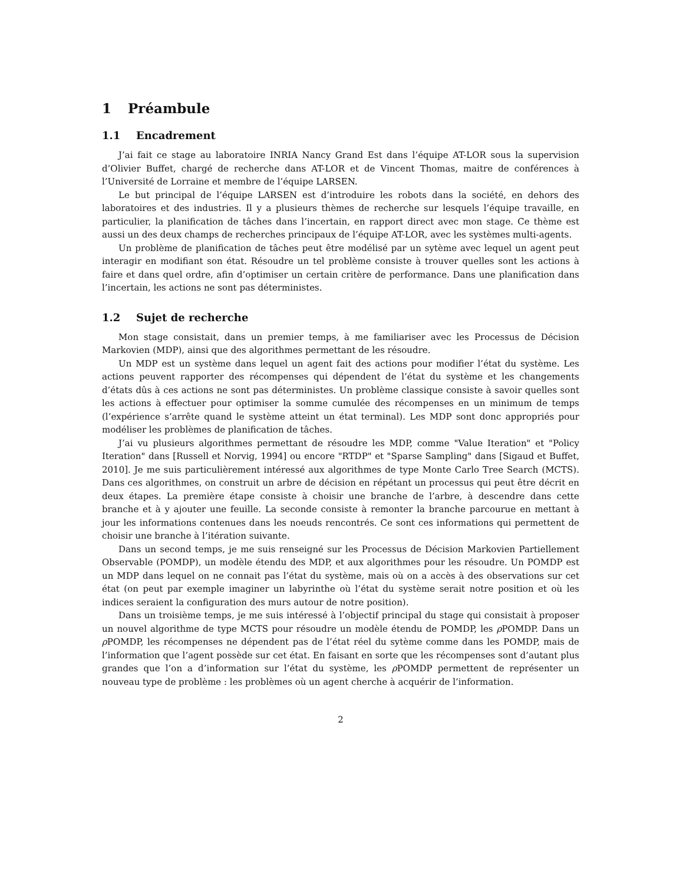1 Préambule
1.1 Encadrement
J’ai fait ce stage au laboratoire INRIA Nancy Grand Est dans l’équipe AT-LOR sous la supervision d’Olivier Buffet, chargé de recherche dans AT-LOR et de Vincent Thomas, maitre de conférences à l’Université de Lorraine et membre de l’équipe LARSEN.
Le but principal de l’équipe LARSEN est d’introduire les robots dans la société, en dehors des laboratoires et des industries. Il y a plusieurs thèmes de recherche sur lesquels l’équipe travaille, en particulier, la planification de tâches dans l’incertain, en rapport direct avec mon stage. Ce thème est aussi un des deux champs de recherches principaux de l’équipe AT-LOR, avec les systèmes multi-agents.
Un problème de planification de tâches peut être modélisé par un sytème avec lequel un agent peut interagir en modifiant son état. Résoudre un tel problème consiste à trouver quelles sont les actions à faire et dans quel ordre, afin d’optimiser un certain critère de performance. Dans une planification dans l’incertain, les actions ne sont pas déterministes.
1.2 Sujet de recherche
Mon stage consistait, dans un premier temps, à me familiariser avec les Processus de Décision Markovien (MDP), ainsi que des algorithmes permettant de les résoudre.
Un MDP est un système dans lequel un agent fait des actions pour modifier l’état du système. Les actions peuvent rapporter des récompenses qui dépendent de l’état du système et les changements d’états dûs à ces actions ne sont pas déterministes. Un problème classique consiste à savoir quelles sont les actions à effectuer pour optimiser la somme cumulée des récompenses en un minimum de temps (l’expérience s’arrête quand le système atteint un état terminal). Les MDP sont donc appropriés pour modéliser les problèmes de planification de tâches.
J’ai vu plusieurs algorithmes permettant de résoudre les MDP, comme "Value Iteration" et "Policy Iteration" dans [Russell et Norvig, 1994] ou encore "RTDP" et "Sparse Sampling" dans [Sigaud et Buffet, 2010]. Je me suis particulièrement intéressé aux algorithmes de type Monte Carlo Tree Search (MCTS). Dans ces algorithmes, on construit un arbre de décision en répétant un processus qui peut être décrit en deux étapes. La première étape consiste à choisir une branche de l’arbre, à descendre dans cette branche et à y ajouter une feuille. La seconde consiste à remonter la branche parcourue en mettant à jour les informations contenues dans les noeuds rencontrés. Ce sont ces informations qui permettent de choisir une branche à l’itération suivante.
Dans un second temps, je me suis renseigné sur les Processus de Décision Markovien Partiellement Observable (POMDP), un modèle étendu des MDP, et aux algorithmes pour les résoudre. Un POMDP est un MDP dans lequel on ne connait pas l’état du système, mais où on a accès à des observations sur cet état (on peut par exemple imaginer un labyrinthe où l’état du système serait notre position et où les indices seraient la configuration des murs autour de notre position).
Dans un troisième temps, je me suis intéressé à l’objectif principal du stage qui consistait à proposer un nouvel algorithme de type MCTS pour résoudre un modèle étendu de POMDP, les ρ POMDP. Dans un ρ POMDP, les récompenses ne dépendent pas de l’état réel du sytème comme dans les POMDP, mais de l’information que l’agent possède sur cet état. En faisant en sorte que les récompenses sont d’autant plus grandes que l’on a d’information sur l’état du système, les ρ POMDP permettent de représenter un nouveau type de problème : les problèmes où un agent cherche à acquérir de l’information.
2